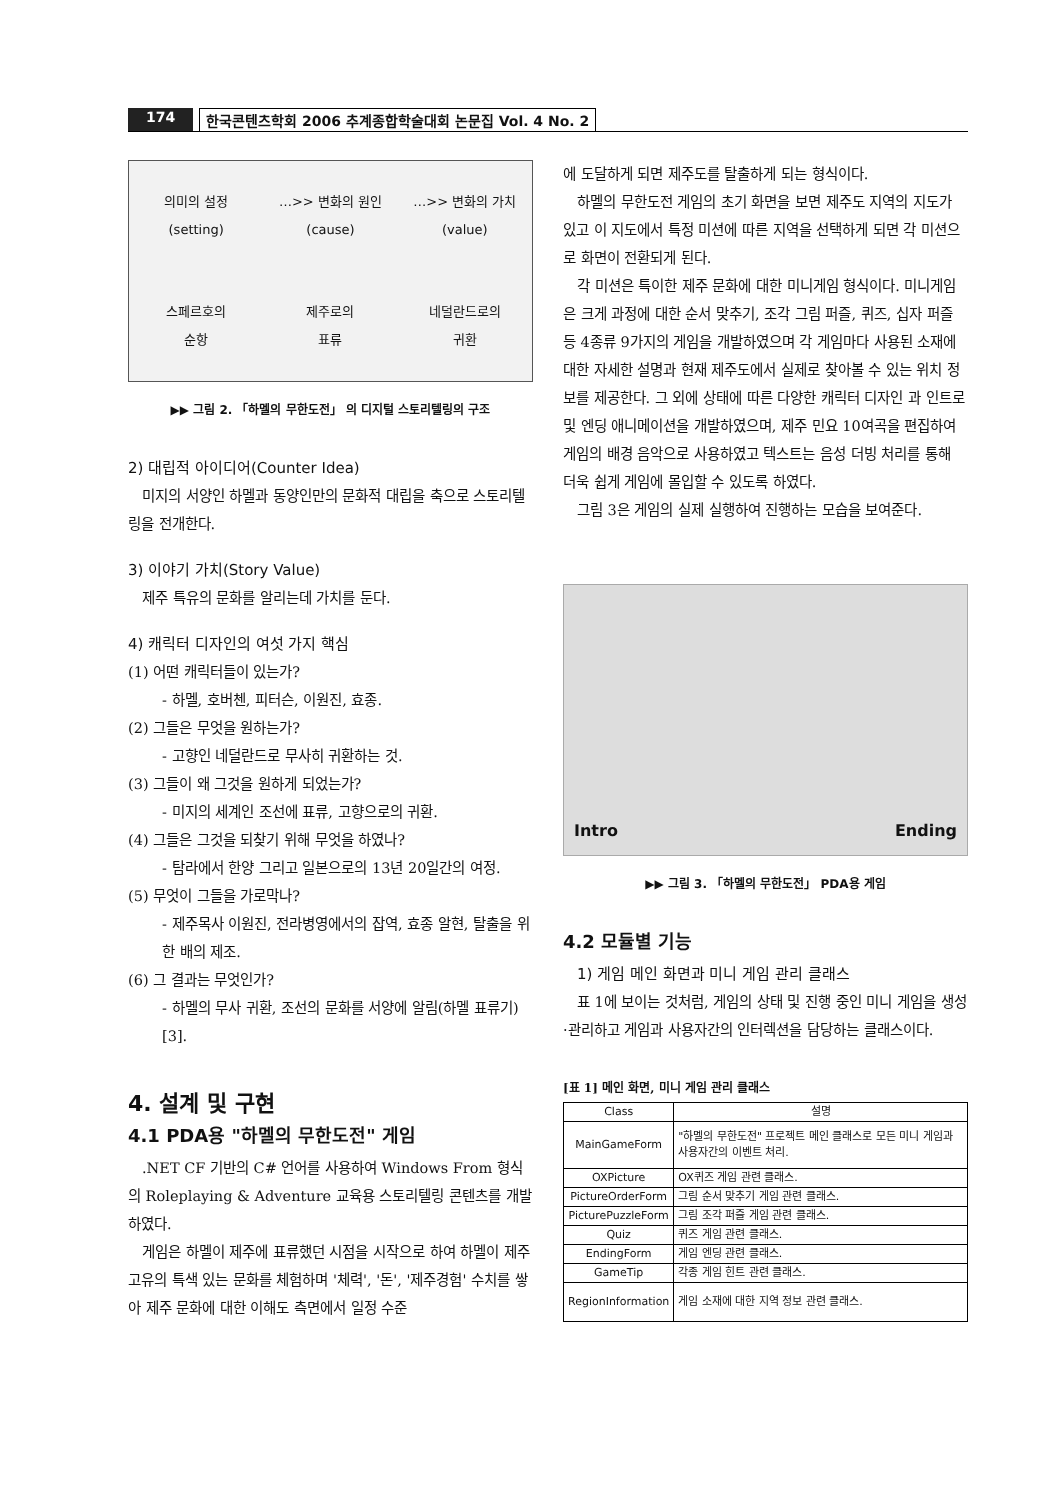174 한국콘텐츠학회 2006 추계종합학술대회 논문집 Vol. 4 No. 2
의미의 설정
(setting)
…>> 변화의 원인
(cause)
…>> 변화의 가치
(value)
스페르호의
순항
제주로의
표류
네덜란드로의
귀환
▶▶ 그림 2. 「하멜의 무한도전」 의 디지털 스토리텔링의 구조
2) 대립적 아이디어(Counter Idea)
미지의 서양인 하멜과 동양인만의 문화적 대립을 축으로 스토리텔링을 전개한다.
3) 이야기 가치(Story Value)
제주 특유의 문화를 알리는데 가치를 둔다.
4) 캐릭터 디자인의 여섯 가지 핵심
(1) 어떤 캐릭터들이 있는가?
- 하멜, 호버첸, 피터슨, 이원진, 효종.
(2) 그들은 무엇을 원하는가?
- 고향인 네덜란드로 무사히 귀환하는 것.
(3) 그들이 왜 그것을 원하게 되었는가?
- 미지의 세계인 조선에 표류, 고향으로의 귀환.
(4) 그들은 그것을 되찾기 위해 무엇을 하였나?
- 탐라에서 한양 그리고 일본으로의 13년 20일간의 여정.
(5) 무엇이 그들을 가로막나?
- 제주목사 이원진, 전라병영에서의 잡역, 효종 알현, 탈출을 위한 배의 제조.
(6) 그 결과는 무엇인가?
- 하멜의 무사 귀환, 조선의 문화를 서양에 알림(하멜 표류기)[3].
4. 설계 및 구현
4.1 PDA용 "하멜의 무한도전" 게임
.NET CF 기반의 C# 언어를 사용하여 Windows From 형식의 Roleplaying & Adventure 교육용 스토리텔링 콘텐츠를 개발하였다.
게임은 하멜이 제주에 표류했던 시점을 시작으로 하여 하멜이 제주 고유의 특색 있는 문화를 체험하며 '체력', '돈', '제주경험' 수치를 쌓아 제주 문화에 대한 이해도 측면에서 일정 수준
에 도달하게 되면 제주도를 탈출하게 되는 형식이다.
하멜의 무한도전 게임의 초기 화면을 보면 제주도 지역의 지도가 있고 이 지도에서 특정 미션에 따른 지역을 선택하게 되면 각 미션으로 화면이 전환되게 된다.
각 미션은 특이한 제주 문화에 대한 미니게임 형식이다. 미니게임은 크게 과정에 대한 순서 맞추기, 조각 그림 퍼즐, 퀴즈, 십자 퍼즐 등 4종류 9가지의 게임을 개발하였으며 각 게임마다 사용된 소재에 대한 자세한 설명과 현재 제주도에서 실제로 찾아볼 수 있는 위치 정보를 제공한다. 그 외에 상태에 따른 다양한 캐릭터 디자인 과 인트로 및 엔딩 애니메이션을 개발하였으며, 제주 민요 10여곡을 편집하여 게임의 배경 음악으로 사용하였고 텍스트는 음성 더빙 처리를 통해 더욱 쉽게 게임에 몰입할 수 있도록 하였다.
그림 3은 게임의 실제 실행하여 진행하는 모습을 보여준다.
Intro Ending
▶▶ 그림 3. 「하멜의 무한도전」 PDA용 게임
4.2 모듈별 기능
1) 게임 메인 화면과 미니 게임 관리 클래스
표 1에 보이는 것처럼, 게임의 상태 및 진행 중인 미니 게임을 생성·관리하고 게임과 사용자간의 인터렉션을 담당하는 클래스이다.
[표 1] 메인 화면, 미니 게임 관리 클래스
| Class | 설명 |
| --- | --- |
| MainGameForm | "하멜의 무한도전" 프로젝트 메인 클래스로 모든 미니 게임과 사용자간의 이벤트 처리. |
| OXPicture | OX퀴즈 게임 관련 클래스. |
| PictureOrderForm | 그림 순서 맞추기 게임 관련 클래스. |
| PicturePuzzleForm | 그림 조각 퍼즐 게임 관련 클래스. |
| Quiz | 퀴즈 게임 관련 클래스. |
| EndingForm | 게임 엔딩 관련 클래스. |
| GameTip | 각종 게임 힌트 관련 클래스. |
| RegionInformation | 게임 소재에 대한 지역 정보 관련 클래스. |